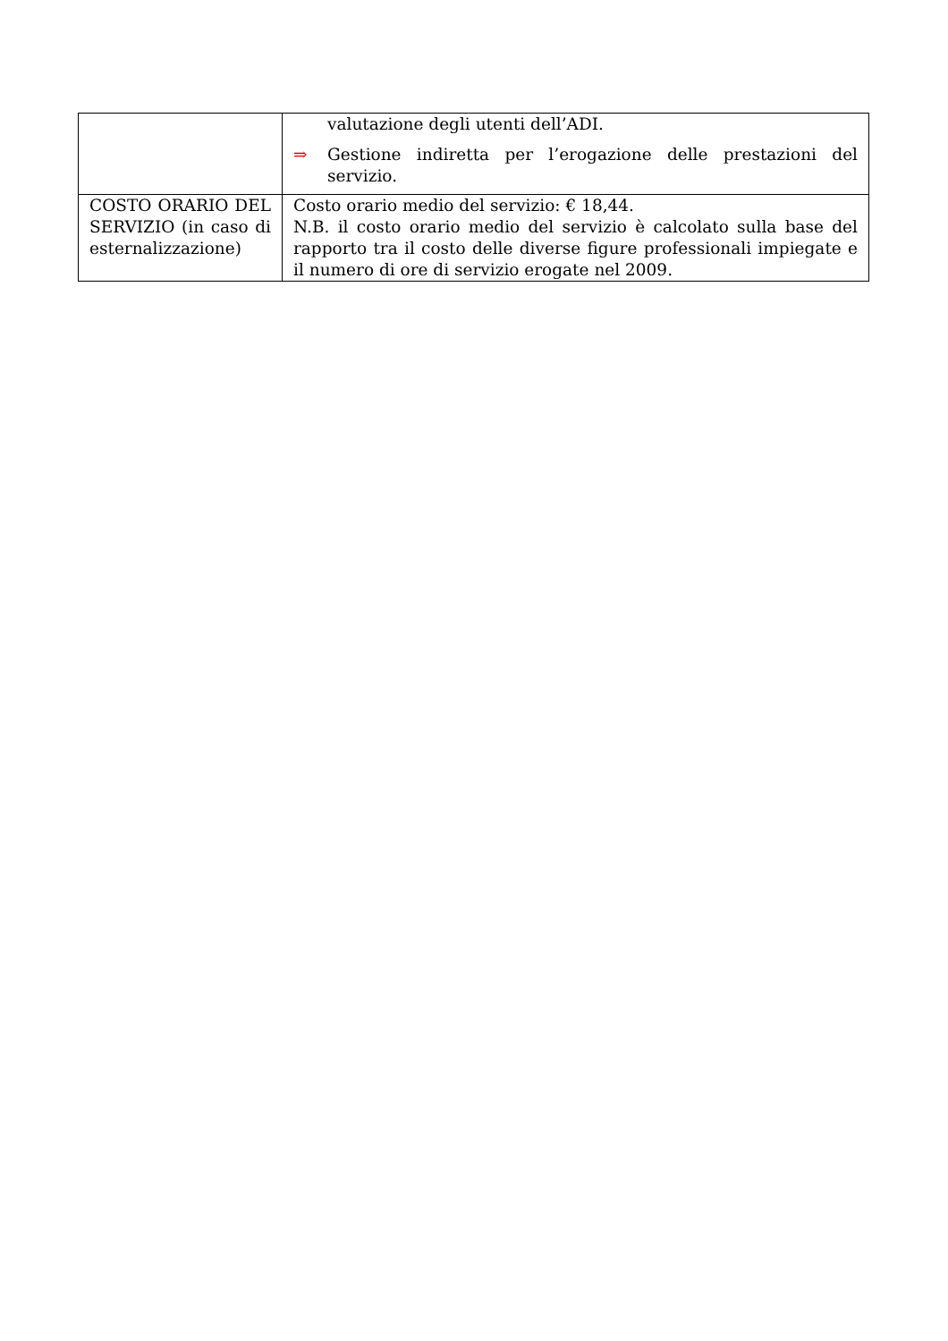| | valutazione degli utenti dell’ADI. ⇒ Gestione indiretta per l’erogazione delle prestazioni del servizio. |
| COSTO ORARIO DEL SERVIZIO (in caso di esternalizzazione) | Costo orario medio del servizio: € 18,44. N.B. il costo orario medio del servizio è calcolato sulla base del rapporto tra il costo delle diverse figure professionali impiegate e il numero di ore di servizio erogate nel 2009. |